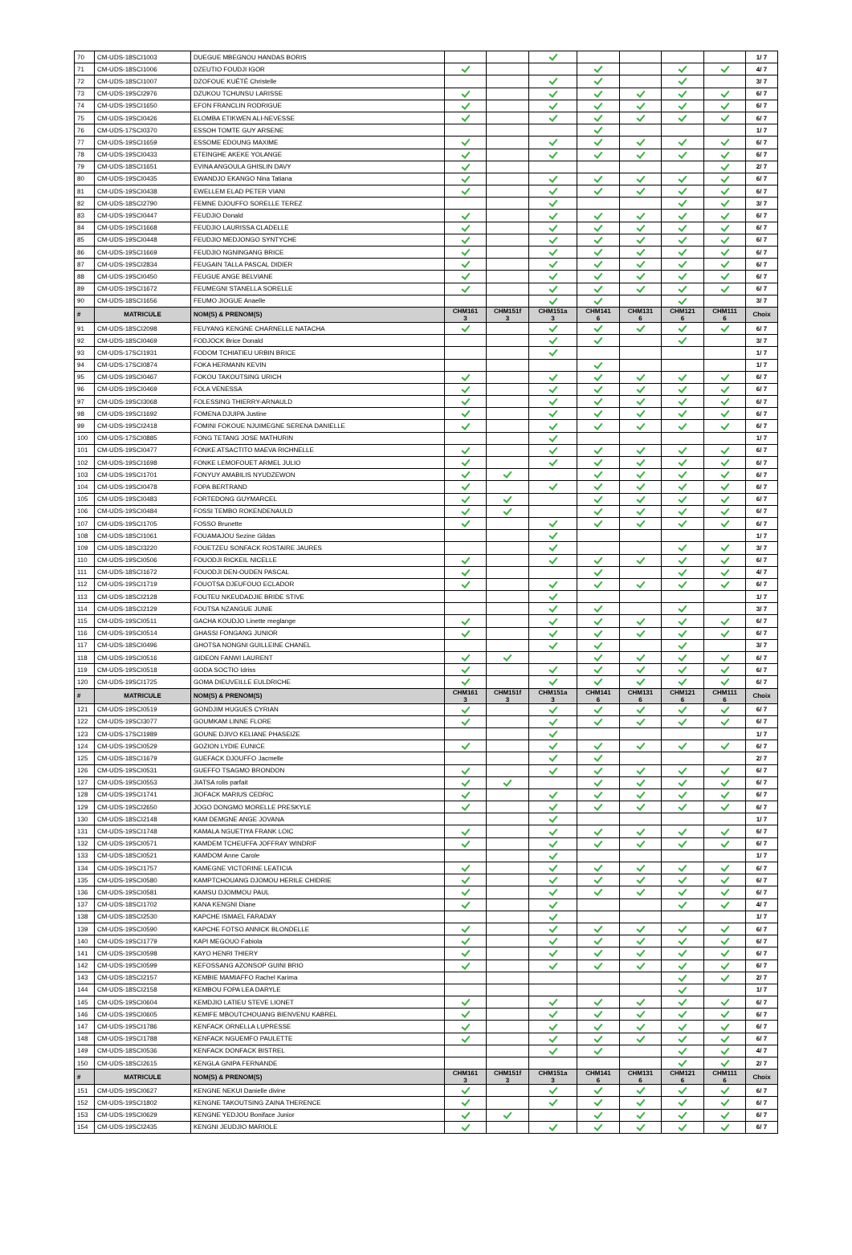| 70 | CM-UDS-18SCI1003 | DUEGUE MBEGNOU HANDAS BORIS | | | | | | | | 1/ 7 |
| 71 | CM-UDS-18SCI1006 | DZEUTIO FOUDJI IGOR | | | | | | | | 4/ 7 |
| 72 | CM-UDS-18SCI1007 | DZOFOUE KUÉTÉ Christelle | | | | | | | | 3/ 7 |
| 73 | CM-UDS-19SCI2976 | DZUKOU TCHUNSU LARISSE | | | | | | | | 6/ 7 |
| 74 | CM-UDS-19SCI1650 | EFON FRANCLIN RODRIGUE | | | | | | | | 6/ 7 |
| 75 | CM-UDS-19SCI0426 | ELOMBA ETIKWEN ALI-NEVESSE | | | | | | | | 6/ 7 |
| 76 | CM-UDS-17SCI0370 | ESSOH TOMTE GUY ARSENE | | | | | | | | 1/ 7 |
| 77 | CM-UDS-19SCI1659 | ESSOME EDOUNG MAXIME | | | | | | | | 6/ 7 |
| 78 | CM-UDS-19SCI0433 | ETEINGHE AKEKE YOLANGE | | | | | | | | 6/ 7 |
| 79 | CM-UDS-18SCI1651 | EVINA ANGOULA GHISLIN DAVY | | | | | | | | 2/ 7 |
| 80 | CM-UDS-19SCI0435 | EWANDJO EKANGO Nina Tatiana | | | | | | | | 6/ 7 |
| 81 | CM-UDS-19SCI0438 | EWELLEM ELAD PETER VIANI | | | | | | | | 6/ 7 |
| 82 | CM-UDS-18SCI2790 | FEMNE DJOUFFO SORELLE TEREZ | | | | | | | | 3/ 7 |
| 83 | CM-UDS-19SCI0447 | FEUDJIO Donald | | | | | | | | 6/ 7 |
| 84 | CM-UDS-19SCI1668 | FEUDJIO LAURISSA CLADELLE | | | | | | | | 6/ 7 |
| 85 | CM-UDS-19SCI0448 | FEUDJIO MEDJONGO SYNTYCHE | | | | | | | | 6/ 7 |
| 86 | CM-UDS-19SCI1669 | FEUDJIO NGNINGANG BRICE | | | | | | | | 6/ 7 |
| 87 | CM-UDS-19SCI2834 | FEUGAIN TALLA PASCAL DIDIER | | | | | | | | 6/ 7 |
| 88 | CM-UDS-19SCI0450 | FEUGUE ANGE BELVIANE | | | | | | | | 6/ 7 |
| 89 | CM-UDS-19SCI1672 | FEUMEGNI STANELLA SORELLE | | | | | | | | 6/ 7 |
| 90 | CM-UDS-18SCI1656 | FEUMO JIOGUE Anaelle | | | | | | | | 3/ 7 |
| # | MATRICULE | NOM(S) & PRENOM(S) | CHM161 3 | CHM151f 3 | CHM151a 3 | CHM141 6 | CHM131 6 | CHM121 6 | CHM111 6 | Choix |
| 91 | CM-UDS-18SCI2098 | FEUYANG KENGNE CHARNELLE NATACHA | | | | | | | | 6/ 7 |
| 92 | CM-UDS-18SCI0469 | FODJOCK Brice Donald | | | | | | | | 3/ 7 |
| 93 | CM-UDS-17SCI1931 | FODOM TCHIATIEU URBIN BRICE | | | | | | | | 1/ 7 |
| 94 | CM-UDS-17SCI0874 | FOKA HERMANN KEVIN | | | | | | | | 1/ 7 |
| 95 | CM-UDS-19SCI0467 | FOKOU TAKOUTSING URICH | | | | | | | | 6/ 7 |
| 96 | CM-UDS-19SCI0469 | FOLA VENESSA | | | | | | | | 6/ 7 |
| 97 | CM-UDS-19SCI3068 | FOLESSING THIERRY-ARNAULD | | | | | | | | 6/ 7 |
| 98 | CM-UDS-19SCI1692 | FOMENA DJUIPA Justine | | | | | | | | 6/ 7 |
| 99 | CM-UDS-19SCI2418 | FOMINI FOKOUE NJUIMEGNE SERENA DANIELLE | | | | | | | | 6/ 7 |
| 100 | CM-UDS-17SCI0885 | FONG TETANG JOSE MATHURIN | | | | | | | | 1/ 7 |
| 101 | CM-UDS-19SCI0477 | FONKE ATSACTITO MAEVA RICHNELLE | | | | | | | | 6/ 7 |
| 102 | CM-UDS-19SCI1698 | FONKE LEMOFOUET ARMEL JULIO | | | | | | | | 6/ 7 |
| 103 | CM-UDS-19SCI1701 | FONYUY AMABILIS NYUDZEWON | | | | | | | | 6/ 7 |
| 104 | CM-UDS-19SCI0478 | FOPA BERTRAND | | | | | | | | 6/ 7 |
| 105 | CM-UDS-19SCI0483 | FORTEDONG GUYMARCEL | | | | | | | | 6/ 7 |
| 106 | CM-UDS-19SCI0484 | FOSSI TEMBO ROKENDENAULD | | | | | | | | 6/ 7 |
| 107 | CM-UDS-19SCI1705 | FOSSO Brunette | | | | | | | | 6/ 7 |
| 108 | CM-UDS-18SCI1061 | FOUAMAJOU Sezine Gildas | | | | | | | | 1/ 7 |
| 109 | CM-UDS-18SCI3220 | FOUETZEU SONFACK ROSTAIRE JAURES | | | | | | | | 3/ 7 |
| 110 | CM-UDS-19SCI0506 | FOUODJI RICKEIL NICELLE | | | | | | | | 6/ 7 |
| 111 | CM-UDS-18SCI1672 | FOUODJI DEN-OUDEN PASCAL | | | | | | | | 4/ 7 |
| 112 | CM-UDS-19SCI1719 | FOUOTSA DJEUFOUO ECLADOR | | | | | | | | 6/ 7 |
| 113 | CM-UDS-18SCI2128 | FOUTEU NKEUDADJIE BRIDE STIVE | | | | | | | | 1/ 7 |
| 114 | CM-UDS-18SCI2129 | FOUTSA NZANGUE JUNIE | | | | | | | | 3/ 7 |
| 115 | CM-UDS-19SCI0511 | GACHA KOUDJO Linette meglange | | | | | | | | 6/ 7 |
| 116 | CM-UDS-19SCI0514 | GHASSI FONGANG JUNIOR | | | | | | | | 6/ 7 |
| 117 | CM-UDS-18SCI0496 | GHOTSA NONGNI GUILLEINE CHANEL | | | | | | | | 3/ 7 |
| 118 | CM-UDS-19SCI0516 | GIDEON FANWI LAURENT | | | | | | | | 6/ 7 |
| 119 | CM-UDS-19SCI0518 | GODA SOCTIO Idriss | | | | | | | | 6/ 7 |
| 120 | CM-UDS-19SCI1725 | GOMA DIEUVEILLE EULDRICHE | | | | | | | | 6/ 7 |
| # | MATRICULE | NOM(S) & PRENOM(S) | CHM161 3 | CHM151f 3 | CHM151a 3 | CHM141 6 | CHM131 6 | CHM121 6 | CHM111 6 | Choix |
| 121 | CM-UDS-19SCI0519 | GONDJIM HUGUES CYRIAN | | | | | | | | 6/ 7 |
| 122 | CM-UDS-19SCI3077 | GOUMKAM LINNE FLORE | | | | | | | | 6/ 7 |
| 123 | CM-UDS-17SCI1989 | GOUNE DJIVO KELIANE PHASEIZE | | | | | | | | 1/ 7 |
| 124 | CM-UDS-19SCI0529 | GOZION LYDIE EUNICE | | | | | | | | 6/ 7 |
| 125 | CM-UDS-18SCI1679 | GUEFACK DJOUFFO Jacmelle | | | | | | | | 2/ 7 |
| 126 | CM-UDS-19SCI0531 | GUEFFO TSAGMO BRONDON | | | | | | | | 6/ 7 |
| 127 | CM-UDS-19SCI0553 | JIATSA rolis parfait | | | | | | | | 6/ 7 |
| 128 | CM-UDS-19SCI1741 | JIOFACK MARIUS CEDRIC | | | | | | | | 6/ 7 |
| 129 | CM-UDS-19SCI2650 | JOGO DONGMO MORELLE PRESKYLE | | | | | | | | 6/ 7 |
| 130 | CM-UDS-18SCI2148 | KAM DEMGNE ANGE JOVANA | | | | | | | | 1/ 7 |
| 131 | CM-UDS-19SCI1748 | KAMALA NGUETIYA FRANK LOIC | | | | | | | | 6/ 7 |
| 132 | CM-UDS-19SCI0571 | KAMDEM TCHEUFFA JOFFRAY WINDRIF | | | | | | | | 6/ 7 |
| 133 | CM-UDS-18SCI0521 | KAMDOM Anne Carole | | | | | | | | 1/ 7 |
| 134 | CM-UDS-19SCI1757 | KAMEGNE VICTORINE LEATICIA | | | | | | | | 6/ 7 |
| 135 | CM-UDS-19SCI0580 | KAMPTCHOUANG DJOMOU HERILE CHIDRIE | | | | | | | | 6/ 7 |
| 136 | CM-UDS-19SCI0581 | KAMSU DJOMMOU PAUL | | | | | | | | 6/ 7 |
| 137 | CM-UDS-18SCI1702 | KANA KENGNI Diane | | | | | | | | 4/ 7 |
| 138 | CM-UDS-18SCI2530 | KAPCHE ISMAEL FARADAY | | | | | | | | 1/ 7 |
| 139 | CM-UDS-19SCI0590 | KAPCHE FOTSO ANNICK BLONDELLE | | | | | | | | 6/ 7 |
| 140 | CM-UDS-19SCI1779 | KAPI MEGOUO Fabiola | | | | | | | | 6/ 7 |
| 141 | CM-UDS-19SCI0598 | KAYO HENRI THIERY | | | | | | | | 6/ 7 |
| 142 | CM-UDS-19SCI0599 | KEFOSSANG AZONSOP GUINI BRIO | | | | | | | | 6/ 7 |
| 143 | CM-UDS-18SCI2157 | KEMBIE MAMIAFFO Rachel Karima | | | | | | | | 2/ 7 |
| 144 | CM-UDS-18SCI2158 | KEMBOU FOPA LEA DARYLE | | | | | | | | 1/ 7 |
| 145 | CM-UDS-19SCI0604 | KEMDJIO LATIEU STEVE LIONET | | | | | | | | 6/ 7 |
| 146 | CM-UDS-19SCI0605 | KEMIFE MBOUTCHOUANG BIENVENU KABREL | | | | | | | | 6/ 7 |
| 147 | CM-UDS-19SCI1786 | KENFACK ORNELLA LUPRESSE | | | | | | | | 6/ 7 |
| 148 | CM-UDS-19SCI1788 | KENFACK NGUEMFO PAULETTE | | | | | | | | 6/ 7 |
| 149 | CM-UDS-18SCI0536 | KENFACK DONFACK BISTREL | | | | | | | | 4/ 7 |
| 150 | CM-UDS-18SCI2615 | KENGLA GNIPA FERNANDE | | | | | | | | 2/ 7 |
| # | MATRICULE | NOM(S) & PRENOM(S) | CHM161 3 | CHM151f 3 | CHM151a 3 | CHM141 6 | CHM131 6 | CHM121 6 | CHM111 6 | Choix |
| 151 | CM-UDS-19SCI0627 | KENGNE NEKUI Danielle divine | | | | | | | | 6/ 7 |
| 152 | CM-UDS-19SCI1802 | KENGNE TAKOUTSING ZAINA THERENCE | | | | | | | | 6/ 7 |
| 153 | CM-UDS-19SCI0629 | KENGNE YEDJOU Boniface Junior | | | | | | | | 6/ 7 |
| 154 | CM-UDS-19SCI2435 | KENGNI JEUDJIO MARIOLE | | | | | | | | 6/ 7 |